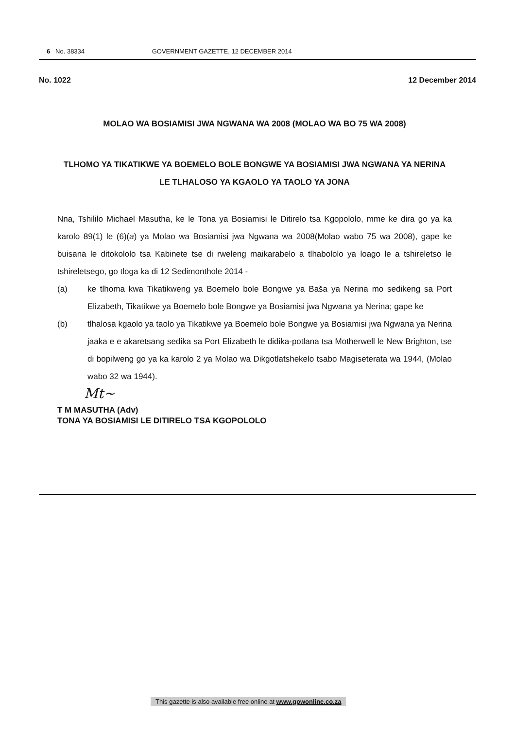6 No. 38334 GOVERNMENT GAZETTE, 12 DECEMBER 2014
No. 1022 12 December 2014
MOLAO WA BOSIAMISI JWA NGWANA WA 2008 (MOLAO WA BO 75 WA 2008)
TLHOMO YA TIKATIKWE YA BOEMELO BOLE BONGWE YA BOSIAMISI JWA NGWANA YA NERINA LE TLHALOSO YA KGAOLO YA TAOLO YA JONA
Nna, Tshililo Michael Masutha, ke le Tona ya Bosiamisi le Ditirelo tsa Kgopololo, mme ke dira go ya ka karolo 89(1) le (6)(a) ya Molao wa Bosiamisi jwa Ngwana wa 2008(Molao wabo 75 wa 2008), gape ke buisana le ditokololo tsa Kabinete tse di rweleng maikarabelo a tlhabololo ya loago le a tshireletso le tshireletsego, go tloga ka di 12 Sedimonthole 2014 -
(a) ke tlhoma kwa Tikatikweng ya Boemelo bole Bongwe ya Baša ya Nerina mo sedikeng sa Port Elizabeth, Tikatikwe ya Boemelo bole Bongwe ya Bosiamisi jwa Ngwana ya Nerina; gape ke
(b) tlhalosa kgaolo ya taolo ya Tikatikwe ya Boemelo bole Bongwe ya Bosiamisi jwa Ngwana ya Nerina jaaka e e akaretsang sedika sa Port Elizabeth le didika-potlana tsa Motherwell le New Brighton, tse di bopilweng go ya ka karolo 2 ya Molao wa Dikgotlatshekelo tsabo Magiseterata wa 1944, (Molao wabo 32 wa 1944).
Mt~
T M MASUTHA (Adv)
TONA YA BOSIAMISI LE DITIRELO TSA KGOPOLOLO
This gazette is also available free online at www.gpwonline.co.za